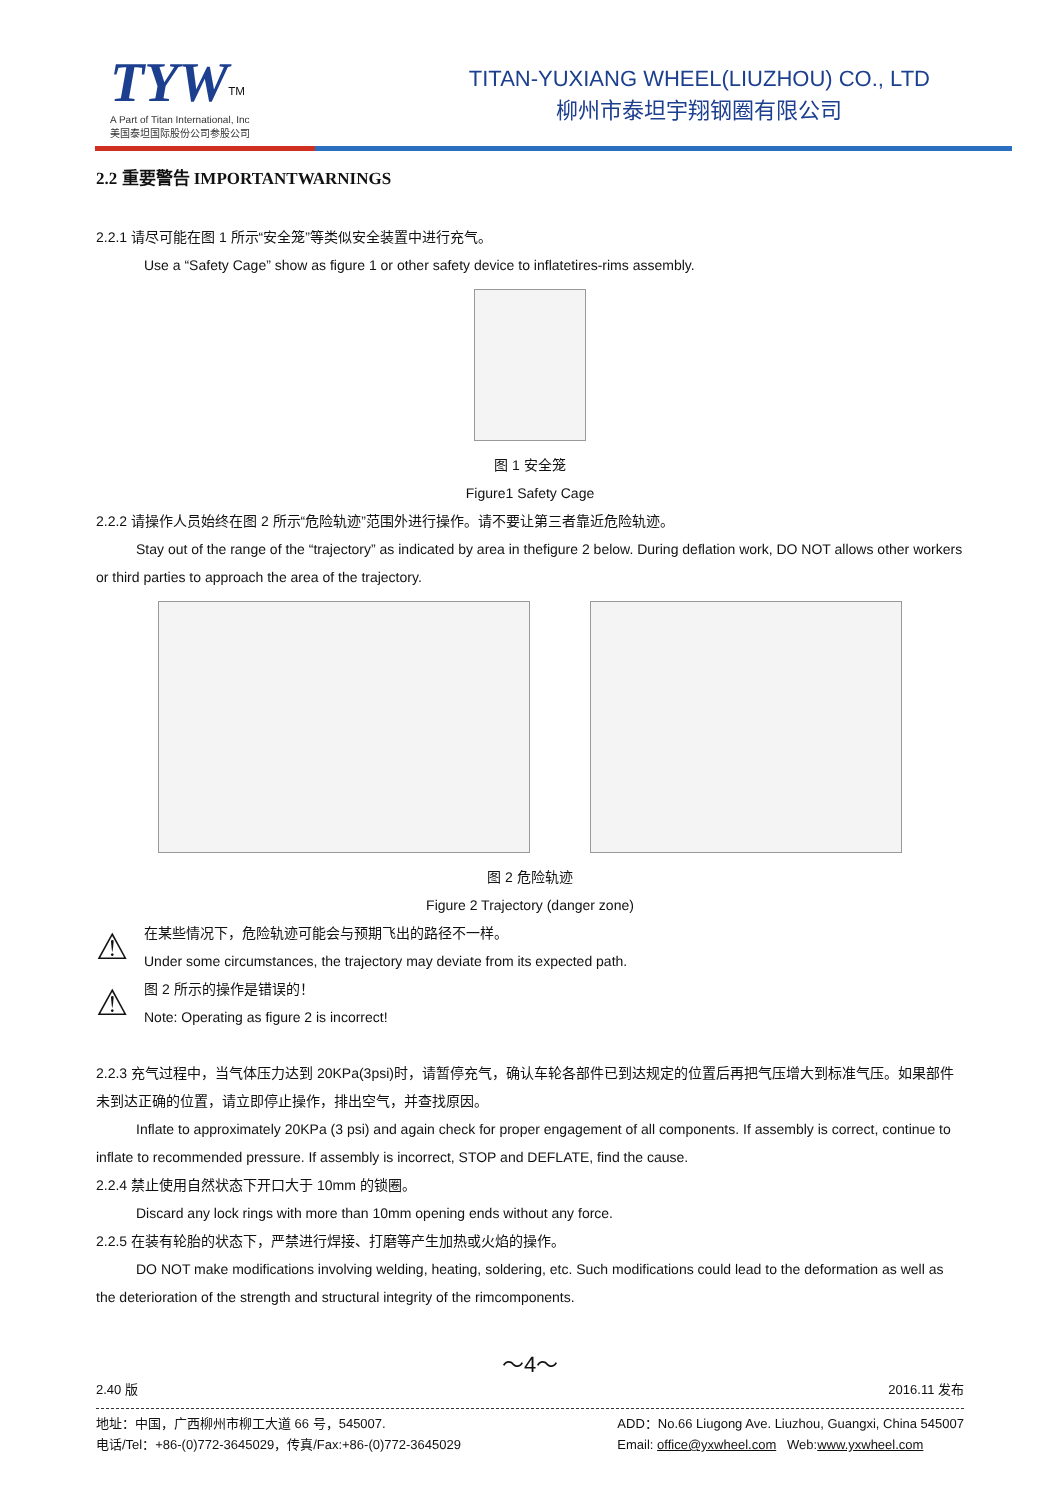TYW<sup>TM</sup>
A Part of Titan International, Inc
美国泰坦国际股份公司参股公司
TITAN-YUXIANG WHEEL(LIUZHOU) CO., LTD
柳州市泰坦宇翔钢圈有限公司
2.2 重要警告 IMPORTANTWARNINGS
2.2.1 请尽可能在图 1 所示“安全笼”等类似安全装置中进行充气。
Use a “Safety Cage” show as figure 1 or other safety device to inflatetires-rims assembly.
图 1 安全笼
Figure1 Safety Cage
2.2.2 请操作人员始终在图 2 所示“危险轨迹”范围外进行操作。请不要让第三者靠近危险轨迹。
Stay out of the range of the “trajectory” as indicated by area in thefigure 2 below. During deflation work, DO NOT allows other workers or third parties to approach the area of the trajectory.
图 2 危险轨迹
Figure 2 Trajectory (danger zone)
⚠
在某些情况下，危险轨迹可能会与预期飞出的路径不一样。
Under some circumstances, the trajectory may deviate from its expected path.
⚠
图 2 所示的操作是错误的！
Note: Operating as figure 2 is incorrect!
2.2.3 充气过程中，当气体压力达到 20KPa(3psi)时，请暂停充气，确认车轮各部件已到达规定的位置后再把气压增大到标准气压。如果部件未到达正确的位置，请立即停止操作，排出空气，并查找原因。
Inflate to approximately 20KPa (3 psi) and again check for proper engagement of all components. If assembly is correct, continue to inflate to recommended pressure. If assembly is incorrect, STOP and DEFLATE, find the cause.
2.2.4 禁止使用自然状态下开口大于 10mm 的锁圈。
Discard any lock rings with more than 10mm opening ends without any force.
2.2.5 在装有轮胎的状态下，严禁进行焊接、打磨等产生加热或火焰的操作。
DO NOT make modifications involving welding, heating, soldering, etc. Such modifications could lead to the deformation as well as the deterioration of the strength and structural integrity of the rimcomponents.
～4～
2.40 版 2016.11 发布
地址：中国，广西柳州市柳工大道 66 号，545007.
电话/Tel：+86-(0)772-3645029，传真/Fax:+86-(0)772-3645029 ADD：No.66 Liugong Ave. Liuzhou, Guangxi, China 545007
Email: office@yxwheel.com Web:www.yxwheel.com